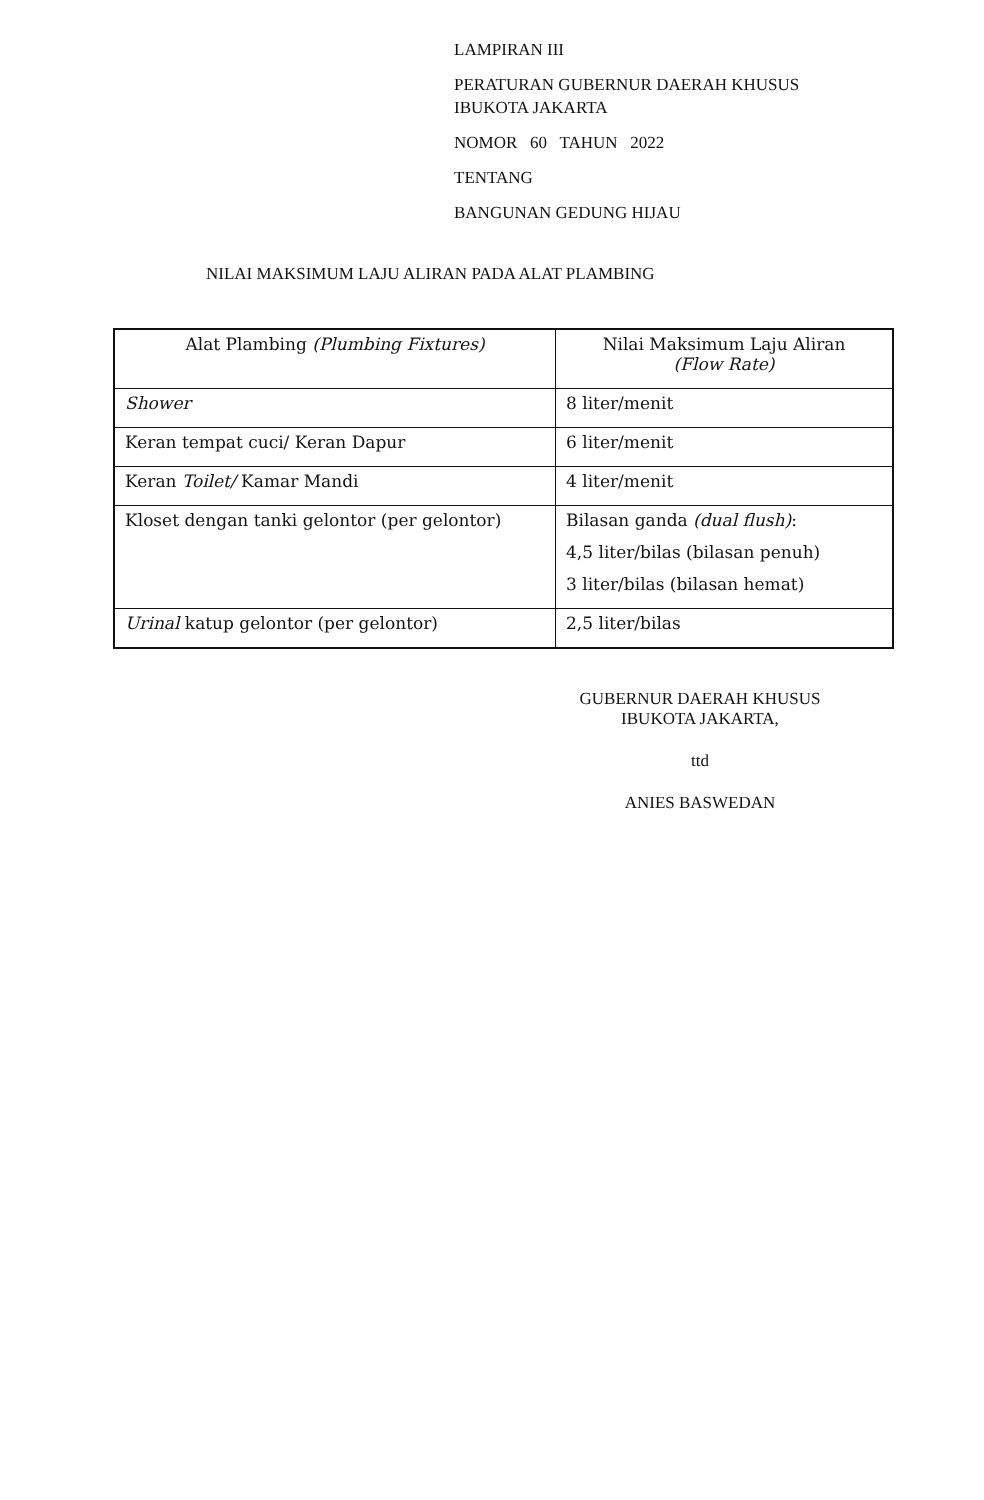LAMPIRAN III
PERATURAN GUBERNUR DAERAH KHUSUS
IBUKOTA JAKARTA
NOMOR 60 TAHUN 2022
TENTANG
BANGUNAN GEDUNG HIJAU
NILAI MAKSIMUM LAJU ALIRAN PADA ALAT PLAMBING
| Alat Plambing (Plumbing Fixtures) | Nilai Maksimum Laju Aliran (Flow Rate) |
| --- | --- |
| Shower | 8 liter/menit |
| Keran tempat cuci/ Keran Dapur | 6 liter/menit |
| Keran Toilet/ Kamar Mandi | 4 liter/menit |
| Kloset dengan tanki gelontor (per gelontor) | Bilasan ganda (dual flush) : 4,5 liter/bilas (bilasan penuh) 3 liter/bilas (bilasan hemat) |
| Urinal katup gelontor (per gelontor) | 2,5 liter/bilas |
GUBERNUR DAERAH KHUSUS
IBUKOTA JAKARTA,
ttd
ANIES BASWEDAN